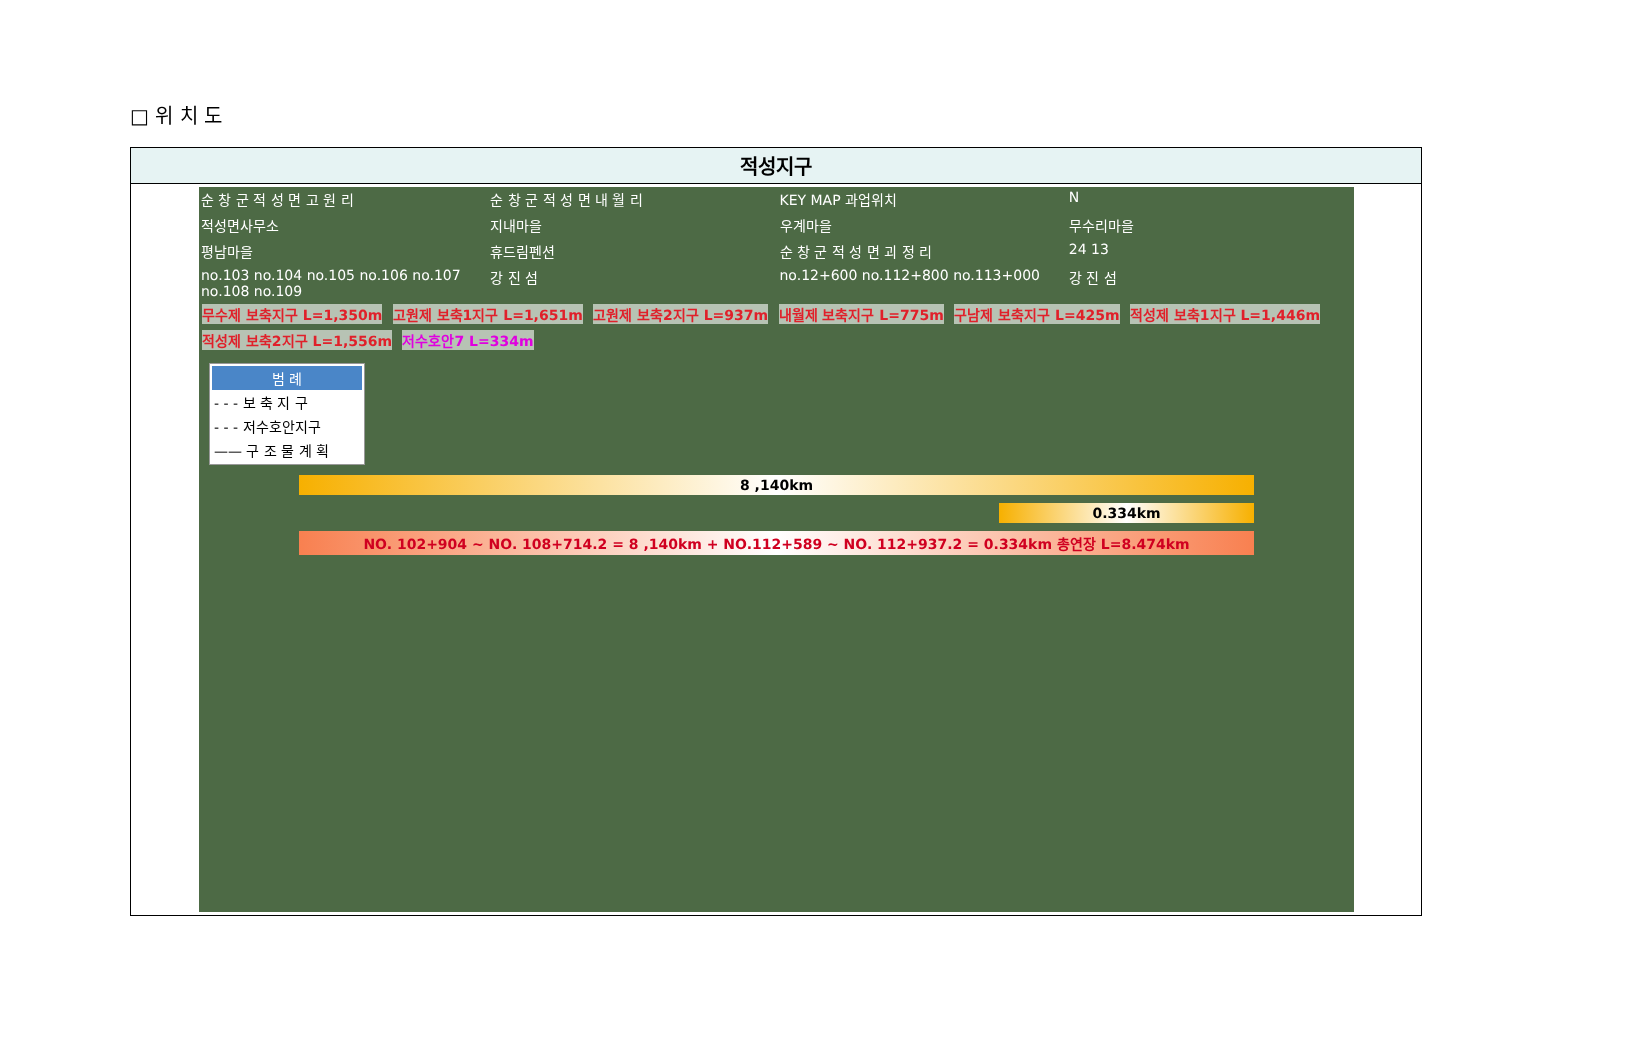□ 위 치 도
적성지구
순 창 군 적 성 면 고 원 리 순 창 군 적 성 면 내 월 리 KEY MAP 과업위치 N 적성면사무소 지내마을 우계마을 무수리마을 평남마을 휴드림펜션 순 창 군 적 성 면 괴 정 리 24 13 no.103 no.104 no.105 no.106 no.107 no.108 no.109 강 진 섬 no.12+600 no.112+800 no.113+000 강 진 섬
무수제 보축지구 L=1,350m 고원제 보축1지구 L=1,651m 고원제 보축2지구 L=937m 내월제 보축지구 L=775m 구남제 보축지구 L=425m 적성제 보축1지구 L=1,446m 적성제 보축2지구 L=1,556m 저수호안7 L=334m
범 례
- - - 보 축 지 구
- - - 저수호안지구
—— 구 조 물 계 획
8 ,140km
0.334km
NO. 102+904 ~ NO. 108+714.2 = 8 ,140km + NO.112+589 ~ NO. 112+937.2 = 0.334km 총연장 L=8.474km